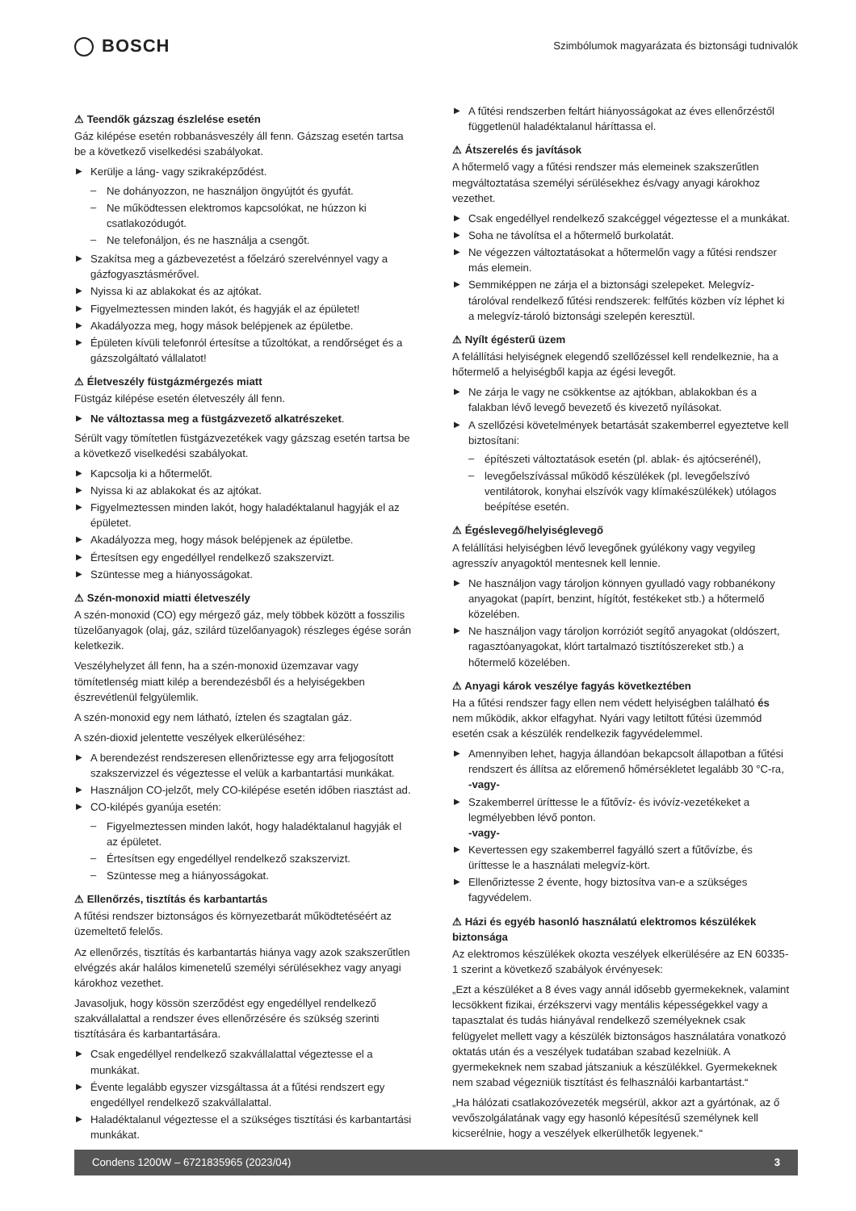BOSCH
Szimbólumok magyarázata és biztonsági tudnivalók
⚠ Teendők gázszag észlelése esetén
Gáz kilépése esetén robbanásveszély áll fenn. Gázszag esetén tartsa be a következő viselkedési szabályokat.
▶ Kerülje a láng- vagy szikraképződést.
– Ne dohányozzon, ne használjon öngyújtót és gyufát.
– Ne működtessen elektromos kapcsolókat, ne húzzon ki csatlakozódugót.
– Ne telefonáljon, és ne használja a csengőt.
▶ Szakítsa meg a gázbevezetést a főelzáró szerelvénnyel vagy a gázfogyasztásmérővel.
▶ Nyissa ki az ablakokat és az ajtókat.
▶ Figyelmeztessen minden lakót, és hagyják el az épületet!
▶ Akadályozza meg, hogy mások belépjenek az épületbe.
▶ Épületen kívüli telefonról értesítse a tűzoltókat, a rendőrséget és a gázszolgáltató vállalatot!
⚠ Életveszély füstgázmérgezés miatt
Füstgáz kilépése esetén életveszély áll fenn.
▶ Ne változtassa meg a füstgázvezető alkatrészeket.
Sérült vagy tömítetlen füstgázvezetékek vagy gázszag esetén tartsa be a következő viselkedési szabályokat.
▶ Kapcsolja ki a hőtermelőt.
▶ Nyissa ki az ablakokat és az ajtókat.
▶ Figyelmeztessen minden lakót, hogy haladéktalanul hagyják el az épületet.
▶ Akadályozza meg, hogy mások belépjenek az épületbe.
▶ Értesítsen egy engedéllyel rendelkező szakszervizt.
▶ Szüntesse meg a hiányosságokat.
⚠ Szén-monoxid miatti életveszély
A szén-monoxid (CO) egy mérgező gáz, mely többek között a fosszilis tüzelőanyagok (olaj, gáz, szilárd tüzelőanyagok) részleges égése során keletkezik.
Veszélyhelyzet áll fenn, ha a szén-monoxid üzemzavar vagy tömítetlenség miatt kilép a berendezésből és a helyiségekben észrevétlenül felgyülemlik.
A szén-monoxid egy nem látható, íztelen és szagtalan gáz.
A szén-dioxid jelentette veszélyek elkerüléséhez:
▶ A berendezést rendszeresen ellenőriztesse egy arra feljogosított szakszervizzel és végeztesse el velük a karbantartási munkákat.
▶ Használjon CO-jelzőt, mely CO-kilépése esetén időben riasztást ad.
▶ CO-kilépés gyanúja esetén:
– Figyelmeztessen minden lakót, hogy haladéktalanul hagyják el az épületet.
– Értesítsen egy engedéllyel rendelkező szakszervizt.
– Szüntesse meg a hiányosságokat.
⚠ Ellenőrzés, tisztítás és karbantartás
A fűtési rendszer biztonságos és környezetbarát működtetéséért az üzemeltető felelős.
Az ellenőrzés, tisztítás és karbantartás hiánya vagy azok szakszerűtlen elvégzés akár halálos kimenetelű személyi sérülésekhez vagy anyagi károkhoz vezethet.
Javasoljuk, hogy kössön szerződést egy engedéllyel rendelkező szakvállalattal a rendszer éves ellenőrzésére és szükség szerinti tisztítására és karbantartására.
▶ Csak engedéllyel rendelkező szakvállalattal végeztesse el a munkákat.
▶ Évente legalább egyszer vizsgáltassa át a fűtési rendszert egy engedéllyel rendelkező szakvállalattal.
▶ Haladéktalanul végeztesse el a szükséges tisztítási és karbantartási munkákat.
▶ A fűtési rendszerben feltárt hiányosságokat az éves ellenőrzéstől függetlenül haladéktalanul háríttassa el.
⚠ Átszerelés és javítások
A hőtermelő vagy a fűtési rendszer más elemeinek szakszerűtlen megváltoztatása személyi sérülésekhez és/vagy anyagi károkhoz vezethet.
▶ Csak engedéllyel rendelkező szakcéggel végeztesse el a munkákat.
▶ Soha ne távolítsa el a hőtermelő burkolatát.
▶ Ne végezzen változtatásokat a hőtermelőn vagy a fűtési rendszer más elemein.
▶ Semmiképpen ne zárja el a biztonsági szelepeket. Melegvíz-tárolóval rendelkező fűtési rendszerek: felfűtés közben víz léphet ki a melegvíz-tároló biztonsági szelepén keresztül.
⚠ Nyílt égésterű üzem
A felállítási helyiségnek elegendő szellőzéssel kell rendelkeznie, ha a hőtermelő a helyiségből kapja az égési levegőt.
▶ Ne zárja le vagy ne csökkentse az ajtókban, ablakokban és a falakban lévő levegő bevezető és kivezető nyílásokat.
▶ A szellőzési követelmények betartását szakemberrel egyeztetve kell biztosítani:
– építészeti változtatások esetén (pl. ablak- és ajtócserénél),
– levegőelszívással működő készülékek (pl. levegőelszívó ventilátorok, konyhai elszívók vagy klímakészülékek) utólagos beépítése esetén.
⚠ Égéslevegő/helyiséglevegő
A felállítási helyiségben lévő levegőnek gyúlékony vagy vegyileg agresszív anyagoktól mentesnek kell lennie.
▶ Ne használjon vagy tároljon könnyen gyulladó vagy robbanékony anyagokat (papírt, benzint, hígítót, festékeket stb.) a hőtermelő közelében.
▶ Ne használjon vagy tároljon korróziót segítő anyagokat (oldószert, ragasztóanyagokat, klórt tartalmazó tisztítószereket stb.) a hőtermelő közelében.
⚠ Anyagi károk veszélye fagyás következtében
Ha a fűtési rendszer fagy ellen nem védett helyiségben található és nem működik, akkor elfagyhat. Nyári vagy letiltott fűtési üzemmód esetén csak a készülék rendelkezik fagyvédelemmel.
▶ Amennyiben lehet, hagyja állandóan bekapcsolt állapotban a fűtési rendszert és állítsa az előremenő hőmérsékletet legalább 30 °C-ra,
-vagy-
▶ Szakemberrel üríttesse le a fűtővíz- és ivóvíz-vezetékeket a legmélyebben lévő ponton.
-vagy-
▶ Kevertessen egy szakemberrel fagyálló szert a fűtővízbe, és üríttesse le a használati melegvíz-kört.
▶ Ellenőriztesse 2 évente, hogy biztosítva van-e a szükséges fagyvédelem.
⚠ Házi és egyéb hasonló használatú elektromos készülékek biztonsága
Az elektromos készülékek okozta veszélyek elkerülésére az EN 60335-1 szerint a következő szabályok érvényesek:
„Ezt a készüléket a 8 éves vagy annál idősebb gyermekeknek, valamint lecsökkent fizikai, érzékszervi vagy mentális képességekkel vagy a tapasztalat és tudás hiányával rendelkező személyeknek csak felügyelet mellett vagy a készülék biztonságos használatára vonatkozó oktatás után és a veszélyek tudatában szabad kezelniük. A gyermekeknek nem szabad játszaniuk a készülékkel. Gyermekeknek nem szabad végezniük tisztítást és felhasználói karbantartást.“
„Ha hálózati csatlakozóvezeték megsérül, akkor azt a gyártónak, az ő vevőszolgálatának vagy egy hasonló képesítésű személynek kell kicserélnie, hogy a veszélyek elkerülhetők legyenek.“
Condens 1200W – 6721835965 (2023/04) 3